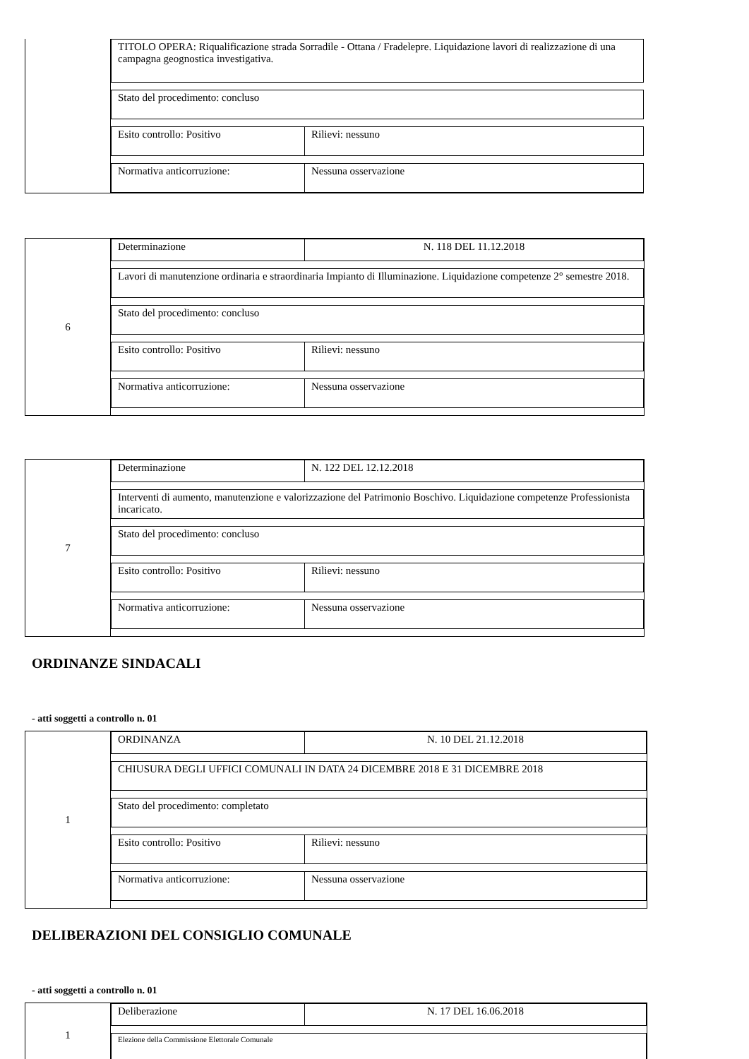TITOLO OPERA: Riqualificazione strada Sorradile - Ottana / Fradelepre. Liquidazione lavori di realizzazione di una campagna geognostica investigativa.
Stato del procedimento: concluso
Esito controllo: Positivo Rilievi: nessuno
Normativa anticorruzione: Nessuna osservazione
6 Determinazione N. 118 DEL 11.12.2018
Lavori di manutenzione ordinaria e straordinaria Impianto di Illuminazione. Liquidazione competenze 2° semestre 2018.
Stato del procedimento: concluso
Esito controllo: Positivo Rilievi: nessuno
Normativa anticorruzione: Nessuna osservazione
7 Determinazione N. 122 DEL 12.12.2018
Interventi di aumento, manutenzione e valorizzazione del Patrimonio Boschivo. Liquidazione competenze Professionista incaricato.
Stato del procedimento: concluso
Esito controllo: Positivo Rilievi: nessuno
Normativa anticorruzione: Nessuna osservazione
ORDINANZE SINDACALI
- atti soggetti a controllo n. 01
1 ORDINANZA N. 10 DEL 21.12.2018
CHIUSURA DEGLI UFFICI COMUNALI IN DATA 24 DICEMBRE 2018 E 31 DICEMBRE 2018
Stato del procedimento: completato
Esito controllo: Positivo Rilievi: nessuno
Normativa anticorruzione: Nessuna osservazione
DELIBERAZIONI DEL CONSIGLIO COMUNALE
- atti soggetti a controllo n. 01
1 Deliberazione N. 17 DEL 16.06.2018
Elezione della Commissione Elettorale Comunale